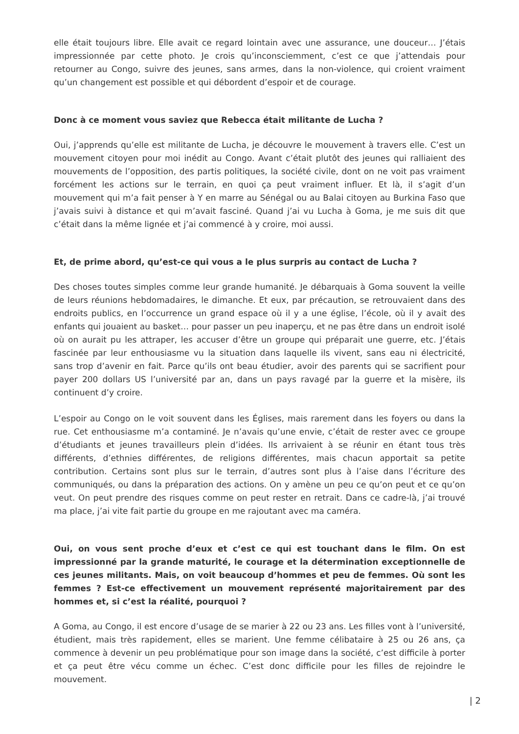elle était toujours libre. Elle avait ce regard lointain avec une assurance, une douceur… J’étais impressionnée par cette photo. Je crois qu’inconsciemment, c’est ce que j’attendais pour retourner au Congo, suivre des jeunes, sans armes, dans la non-violence, qui croient vraiment qu’un changement est possible et qui débordent d’espoir et de courage.
Donc à ce moment vous saviez que Rebecca était militante de Lucha ?
Oui, j’apprends qu’elle est militante de Lucha, je découvre le mouvement à travers elle. C’est un mouvement citoyen pour moi inédit au Congo. Avant c’était plutôt des jeunes qui ralliaient des mouvements de l’opposition, des partis politiques, la société civile, dont on ne voit pas vraiment forcément les actions sur le terrain, en quoi ça peut vraiment influer. Et là, il s’agit d’un mouvement qui m’a fait penser à Y en marre au Sénégal ou au Balai citoyen au Burkina Faso que j’avais suivi à distance et qui m’avait fasciné. Quand j’ai vu Lucha à Goma, je me suis dit que c’était dans la même lignée et j’ai commencé à y croire, moi aussi.
Et, de prime abord, qu’est-ce qui vous a le plus surpris au contact de Lucha ?
Des choses toutes simples comme leur grande humanité. Je débarquais à Goma souvent la veille de leurs réunions hebdomadaires, le dimanche. Et eux, par précaution, se retrouvaient dans des endroits publics, en l’occurrence un grand espace où il y a une église, l’école, où il y avait des enfants qui jouaient au basket… pour passer un peu inaperçu, et ne pas être dans un endroit isolé où on aurait pu les attraper, les accuser d’être un groupe qui préparait une guerre, etc. J’étais fascinée par leur enthousiasme vu la situation dans laquelle ils vivent, sans eau ni électricité, sans trop d’avenir en fait. Parce qu’ils ont beau étudier, avoir des parents qui se sacrifient pour payer 200 dollars US l’université par an, dans un pays ravagé par la guerre et la misère, ils continuent d’y croire.
L’espoir au Congo on le voit souvent dans les Églises, mais rarement dans les foyers ou dans la rue. Cet enthousiasme m’a contaminé. Je n’avais qu’une envie, c’était de rester avec ce groupe d’étudiants et jeunes travailleurs plein d’idées. Ils arrivaient à se réunir en étant tous très différents, d’ethnies différentes, de religions différentes, mais chacun apportait sa petite contribution. Certains sont plus sur le terrain, d’autres sont plus à l’aise dans l’écriture des communiqués, ou dans la préparation des actions. On y amène un peu ce qu’on peut et ce qu’on veut. On peut prendre des risques comme on peut rester en retrait. Dans ce cadre-là, j’ai trouvé ma place, j’ai vite fait partie du groupe en me rajoutant avec ma caméra.
Oui, on vous sent proche d’eux et c’est ce qui est touchant dans le film. On est impressionné par la grande maturité, le courage et la détermination exceptionnelle de ces jeunes militants. Mais, on voit beaucoup d’hommes et peu de femmes. Où sont les femmes ? Est-ce effectivement un mouvement représenté majoritairement par des hommes et, si c’est la réalité, pourquoi ?
A Goma, au Congo, il est encore d’usage de se marier à 22 ou 23 ans. Les filles vont à l’université, étudient, mais très rapidement, elles se marient. Une femme célibataire à 25 ou 26 ans, ça commence à devenir un peu problématique pour son image dans la société, c’est difficile à porter et ça peut être vécu comme un échec. C’est donc difficile pour les filles de rejoindre le mouvement.
| 2